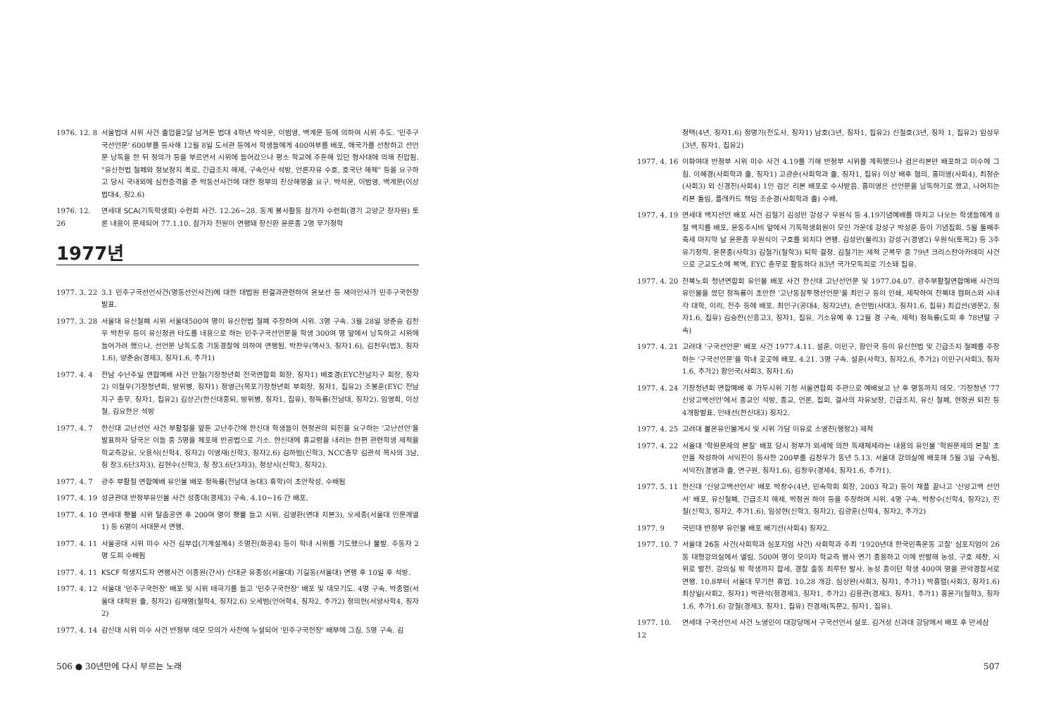1976. 12. 8
서울법대 시위 사건 졸업을2달 남겨둔 법대 4학년 박석운, 이범영, 백계문 등에 의하여 시위 주도. '민주구국선언문' 600부를 등사해 12월 8일 도서관 등에서 학생들에게 400여부를 배포, 애국가를 선창하고 선언문 낭독을 한 뒤 정의가 등을 부르면서 시위에 들어갔으나 평소 학교에 주둔해 있던 형사대에 의해 진압됨. "유신헌법 철폐와 정보정치 폭로, 긴급조치 해제, 구속인사 석방, 언론자유 수호, 호국단 해체" 등을 요구하고 당시 국내외에 심한충격을 준 박동선사건에 대한 정부의 진상해명을 요구. 박석운, 이범영, 백계문(이상 법대4, 징2.6)
1976. 12. 26
연세대 SCA(기독학생회) 수련회 사건. 12.26~28. 동계 봉사활동 참가자 수련회(경기 고양군 장자원) 토론 내용이 문제되어 77.1.10. 참가자 전원이 연행돼 장신환 윤문종 2명 무기정학
1977년
1977. 3. 22
3.1 민주구국선언사건(명동선언사건)에 대한 대법원 판결과관련하여 윤보선 등 재야인사가 민주구국헌장 발표.
1977. 3. 28
서울대 유신철폐 시위 서울대500여 명이 유신헌법 철폐 주장하며 시위. 3명 구속. 3월 28일 양춘승 김천우 박찬우 등이 유신정권 타도를 내용으로 하는 민주구국선언문을 학생 300여 명 앞에서 낭독하고 시위에 들어가려 했으나, 선언문 낭독도중 기동경찰에 의하여 연행됨. 박찬우(역사3, 징자1.6), 김천우(법3, 징자1.6), 양춘승(경제3, 징자1.6, 추가1)
1977. 4. 4 전남 수난주일 연합예배 사건 안철(기장청년회 전국연합회 회장, 징자1) 배호경(EYC전남지구 회장, 징자2) 이철우(기장청년회, 방위병, 징자1) 정영근(목포기장청년회 부회장, 징자1, 집유2) 조봉훈(EYC 전남지구 총무, 징자1, 집유2) 김상곤(한신대중퇴, 방위병, 징자1, 집유), 정득룡(전남대, 징자2). 임영희, 이상철, 김요한은 석방
1977. 4. 7 한신대 고난선언 사건 부활절을 앞둔 고난주간에 한신대 학생들이 현정권의 퇴진을 요구하는 '고난선언'을 발표하자 당국은 이들 중 5명을 체포해 반공법으로 기소. 한신대에 휴교령을 내리는 한편 관련학생 제적을 학교측강요. 오용식(신학4, 징자2) 이영재(신학3, 징자2.6) 김하범(신학3, NCC총무 김관석 목사의 3남, 징 장3.6단3자3), 김현수(신학3, 징 장3.6단3자3), 정상시(신학3, 징자2).
1977. 4. 7 광주 부활절 연합예배 유인물 배포 정득룡(전남대 농대3 휴학)이 초안작성, 수배됨
1977. 4. 19
성균관대 반정부유인물 사건 성종대(경제3) 구속. 4.10~16 간 배포.
1977. 4. 10
연세대 횃불 시위 탈춤공연 후 200여 명이 횃불 들고 시위. 김영환(연대 치본3), 오세중(서울대 인문계열1) 등 6명이 서대문서 연행.
1977. 4. 11
서울공대 시위 미수 사건 김부섭(기계설계4) 조명진(화공4) 등이 학내 시위를 기도했으나 불발. 주동자 2명 도피 수배됨
1977. 4. 11
KSCF 학생지도자 연행사건 이종원(간사) 신대균 유종성(서울대) 기길동(서울대) 연행 후 10일 후 석방.
1977. 4. 12
서울대 '민주구국헌장' 배포 및 시위 태극기를 들고 '민주구국헌장' 배포 및 데모기도. 4명 구속. 박종렬(서울대 대학원 졸, 징자2) 김재명(철학4, 징자2.6) 오세범(언어학4, 징자2, 추가2) 정의헌(서양사학4, 징자2)
1977. 4. 14
감신대 시위 미수 사건 반정부 데모 모의가 사전에 누설되어 '민주구국헌장' 배부에 그침. 5명 구속. 김
정택(4년, 징자1.6) 정명기(전도사, 징자1) 남호(3년, 징자1, 집유2) 신철호(3년, 징자 1, 집유2) 임성우(3년, 징자1, 집유2)
1977. 4. 16
이화여대 반정부 시위 미수 사건 4.19를 기해 반정부 시위를 계획했으나 검은리본만 배포하고 미수에 그침. 이혜경(사회학과 졸, 징자1) 고광순(사회학과 졸, 징자1, 집유) 이상 배후 혐의, 홍미영(사회4), 최정순(사회3) 외 신경진(사회4) 1인 검은 리본 배포로 수사받음. 홍미영은 선언문을 낭독하기로 했고, 나머지는 리본 돌림, 플래카드 책임 조순경(사회학과 졸) 수배.
1977. 4. 19
연세대 백지선언 배포 사건 김철기 김성만 강성구 우원식 등 4.19기념예배를 마치고 나오는 학생들에게 8절 백지를 배포, 윤동주시비 앞에서 기독학생회원이 모인 가운데 강성구 박성훈 등이 기념집회. 5월 둘째주 축제 마지막 날 윤문종 우원식이 구호를 외치다 연행. 김성만(물리3) 강성구(경영2) 우원식(토목2) 등 3주 유기정학. 윤문종(사학3) 김철기(철학3) 퇴학 결정. 김철기는 제적 군복무 중 79년 크리스챤아카데미 사건으로 군교도소에 복역, EYC 총무로 활동하다 83년 국가모독죄로 기소돼 집유.
1977. 4. 20
전북노회 청년연합회 유인물 배포 사건 한신대 고난선언문 및 1977.04.07. 광주부활절연합예배 사건의 유인물을 썼던 정득룡이 초안한 '고난동참투쟁선언문'을 최인구 등이 인쇄, 제작하여 전북대 캠퍼스와 시내 각 대학, 이리, 전주 등에 배포. 최인구(공대4, 징자2년), 손인범(사대3, 징자1.6, 집유) 최갑선(영문2, 징자1.6, 집유) 김승한(신흥고3, 징자1, 집유, 기소유예 후 12월 경 구속, 제적) 정득룡(도피 후 78년말 구속)
1977. 4. 21
고려대 '구국선언문' 배포 사건 1977.4.11. 설훈, 이민구, 황인국 등이 유신헌법 및 긴급조치 철폐를 주장하는 '구국선언문'을 학내 곳곳에 배포. 4.21. 3명 구속. 설훈(사학3, 징자2.6, 추가2) 이민구(사회3, 징자1.6, 추가2) 황인국(사회3, 징자1.6)
1977. 4. 24
기장청년회 연합예배 후 가두시위 기청 서울연합회 주관으로 예배보고 난 후 명동까지 데모. '기장청년 '77신앙고백선언'에서 종교인 석방, 종교, 언론, 집회, 결사의 자유보장, 긴급조치, 유신 철폐, 현정권 퇴진 등 4개항발표. 인태선(한신대3) 징자2.
1977. 4. 25
고려대 불온유인물게시 및 시위 가담 이유로 소영진(행정2) 제적
1977. 4. 22
서울대 '학원문제의 본질' 배포 당시 정부가 외세에 의한 독재체제라는 내용의 유인물 '학원문제의 본질' 초안을 작성하여 서익진이 등사한 200부를 김창우가 동년 5.13. 서울대 강의실에 배포해 5월 3일 구속됨. 서익진(경영과 졸, 연구원, 징자1.6), 김창우(경제4, 징자1.6, 추가1).
1977. 5. 11
한신대 '신앙고백선언서' 배포 박창수(4년, 민속학회 회장, 2003 작고) 등이 채플 끝나고 '신앙고백 선언서' 배포, 유신철폐, 긴급조치 해제, 박정권 하야 등을 주장하며 시위. 4명 구속. 박창수(신학4, 징자2), 진철(신학3, 징자2, 추가1.6), 임성현(신학3, 징자2), 김광훈(신학4, 징자2, 추가2)
1977. 9 국민대 반정부 유인물 배포 배기선(사회4) 징자2.
1977. 10. 7
서울대 26동 사건(사회학과 심포지엄 사건) 사회학과 주최 '1920년대 한국민족운동 고찰' 심포지엄이 26동 대형강의실에서 열림. 500여 명이 모이자 학교측 행사 연기 종용하고 이에 반발해 농성, 구호 제창, 시위로 발전. 강의실 밖 학생까지 합세, 경찰 출동 최루탄 발사. 농성 중이던 학생 400여 명을 관악경찰서로 연행. 10.8부터 서울대 무기한 휴업. 10.28 개강. 심상완(사회3, 징자1, 추가1) 박홍렬(사회3, 징자1.6) 최상일(사회2, 징자1) 박관석(정경제3, 징자1, 추가2) 김용관(경제3, 징자1, 추가1) 홍윤기(철학3, 징자1.6, 추가1.6) 강철(경제3, 징자1, 집유) 전경재(독문2, 징자1, 집유).
1977. 10. 12
연세대 구국선언서 사건 노영민이 대강당에서 구국선언서 살포. 김거성 신과대 강당에서 배포 후 만세삼
506 ● 30년만에 다시 부르는 노래 507